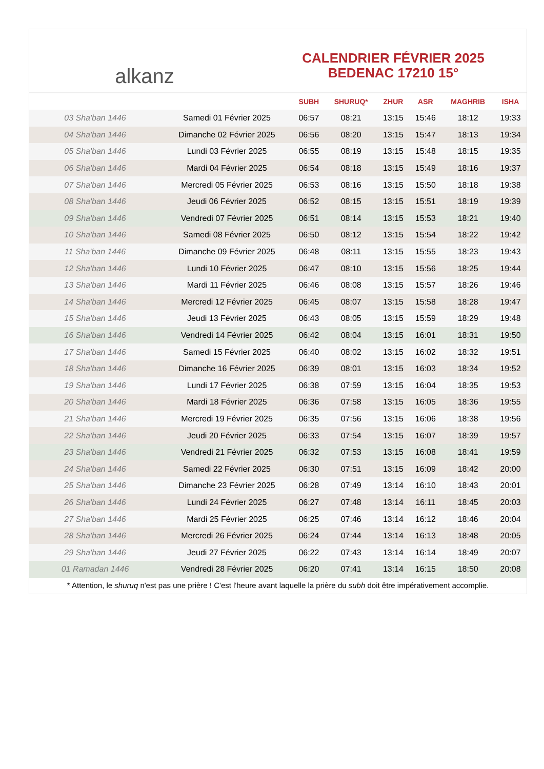alkanz
CALENDRIER FÉVRIER 2025
BEDENAC 17210 15°
| | | SUBH | SHURUQ* | ZHUR | ASR | MAGHRIB | ISHA |
| --- | --- | --- | --- | --- | --- | --- | --- |
| 03 Sha'ban 1446 | Samedi 01 Février 2025 | 06:57 | 08:21 | 13:15 | 15:46 | 18:12 | 19:33 |
| 04 Sha'ban 1446 | Dimanche 02 Février 2025 | 06:56 | 08:20 | 13:15 | 15:47 | 18:13 | 19:34 |
| 05 Sha'ban 1446 | Lundi 03 Février 2025 | 06:55 | 08:19 | 13:15 | 15:48 | 18:15 | 19:35 |
| 06 Sha'ban 1446 | Mardi 04 Février 2025 | 06:54 | 08:18 | 13:15 | 15:49 | 18:16 | 19:37 |
| 07 Sha'ban 1446 | Mercredi 05 Février 2025 | 06:53 | 08:16 | 13:15 | 15:50 | 18:18 | 19:38 |
| 08 Sha'ban 1446 | Jeudi 06 Février 2025 | 06:52 | 08:15 | 13:15 | 15:51 | 18:19 | 19:39 |
| 09 Sha'ban 1446 | Vendredi 07 Février 2025 | 06:51 | 08:14 | 13:15 | 15:53 | 18:21 | 19:40 |
| 10 Sha'ban 1446 | Samedi 08 Février 2025 | 06:50 | 08:12 | 13:15 | 15:54 | 18:22 | 19:42 |
| 11 Sha'ban 1446 | Dimanche 09 Février 2025 | 06:48 | 08:11 | 13:15 | 15:55 | 18:23 | 19:43 |
| 12 Sha'ban 1446 | Lundi 10 Février 2025 | 06:47 | 08:10 | 13:15 | 15:56 | 18:25 | 19:44 |
| 13 Sha'ban 1446 | Mardi 11 Février 2025 | 06:46 | 08:08 | 13:15 | 15:57 | 18:26 | 19:46 |
| 14 Sha'ban 1446 | Mercredi 12 Février 2025 | 06:45 | 08:07 | 13:15 | 15:58 | 18:28 | 19:47 |
| 15 Sha'ban 1446 | Jeudi 13 Février 2025 | 06:43 | 08:05 | 13:15 | 15:59 | 18:29 | 19:48 |
| 16 Sha'ban 1446 | Vendredi 14 Février 2025 | 06:42 | 08:04 | 13:15 | 16:01 | 18:31 | 19:50 |
| 17 Sha'ban 1446 | Samedi 15 Février 2025 | 06:40 | 08:02 | 13:15 | 16:02 | 18:32 | 19:51 |
| 18 Sha'ban 1446 | Dimanche 16 Février 2025 | 06:39 | 08:01 | 13:15 | 16:03 | 18:34 | 19:52 |
| 19 Sha'ban 1446 | Lundi 17 Février 2025 | 06:38 | 07:59 | 13:15 | 16:04 | 18:35 | 19:53 |
| 20 Sha'ban 1446 | Mardi 18 Février 2025 | 06:36 | 07:58 | 13:15 | 16:05 | 18:36 | 19:55 |
| 21 Sha'ban 1446 | Mercredi 19 Février 2025 | 06:35 | 07:56 | 13:15 | 16:06 | 18:38 | 19:56 |
| 22 Sha'ban 1446 | Jeudi 20 Février 2025 | 06:33 | 07:54 | 13:15 | 16:07 | 18:39 | 19:57 |
| 23 Sha'ban 1446 | Vendredi 21 Février 2025 | 06:32 | 07:53 | 13:15 | 16:08 | 18:41 | 19:59 |
| 24 Sha'ban 1446 | Samedi 22 Février 2025 | 06:30 | 07:51 | 13:15 | 16:09 | 18:42 | 20:00 |
| 25 Sha'ban 1446 | Dimanche 23 Février 2025 | 06:28 | 07:49 | 13:14 | 16:10 | 18:43 | 20:01 |
| 26 Sha'ban 1446 | Lundi 24 Février 2025 | 06:27 | 07:48 | 13:14 | 16:11 | 18:45 | 20:03 |
| 27 Sha'ban 1446 | Mardi 25 Février 2025 | 06:25 | 07:46 | 13:14 | 16:12 | 18:46 | 20:04 |
| 28 Sha'ban 1446 | Mercredi 26 Février 2025 | 06:24 | 07:44 | 13:14 | 16:13 | 18:48 | 20:05 |
| 29 Sha'ban 1446 | Jeudi 27 Février 2025 | 06:22 | 07:43 | 13:14 | 16:14 | 18:49 | 20:07 |
| 01 Ramadan 1446 | Vendredi 28 Février 2025 | 06:20 | 07:41 | 13:14 | 16:15 | 18:50 | 20:08 |
* Attention, le shuruq n'est pas une prière ! C'est l'heure avant laquelle la prière du subh doit être impérativement accomplie.